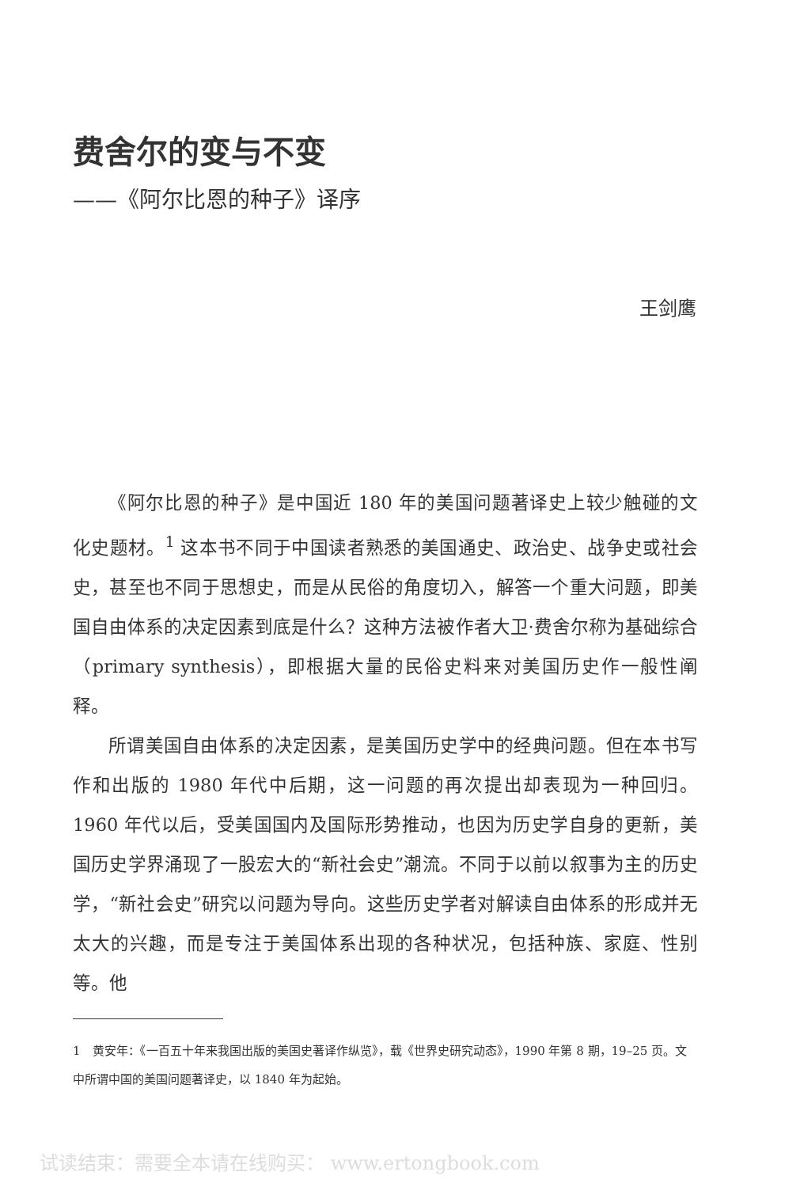费舍尔的变与不变
——《阿尔比恩的种子》译序
王剑鹰
《阿尔比恩的种子》是中国近 180 年的美国问题著译史上较少触碰的文化史题材。<sup>1</sup> 这本书不同于中国读者熟悉的美国通史、政治史、战争史或社会史，甚至也不同于思想史，而是从民俗的角度切入，解答一个重大问题，即美国自由体系的决定因素到底是什么？这种方法被作者大卫·费舍尔称为基础综合（primary synthesis），即根据大量的民俗史料来对美国历史作一般性阐释。
所谓美国自由体系的决定因素，是美国历史学中的经典问题。但在本书写作和出版的 1980 年代中后期，这一问题的再次提出却表现为一种回归。1960 年代以后，受美国国内及国际形势推动，也因为历史学自身的更新，美国历史学界涌现了一股宏大的“新社会史”潮流。不同于以前以叙事为主的历史学，“新社会史”研究以问题为导向。这些历史学者对解读自由体系的形成并无太大的兴趣，而是专注于美国体系出现的各种状况，包括种族、家庭、性别等。他
1　黄安年：《一百五十年来我国出版的美国史著译作纵览》，载《世界史研究动态》，1990 年第 8 期，19–25 页。文中所谓中国的美国问题著译史，以 1840 年为起始。
试读结束：需要全本请在线购买： www.ertongbook.com